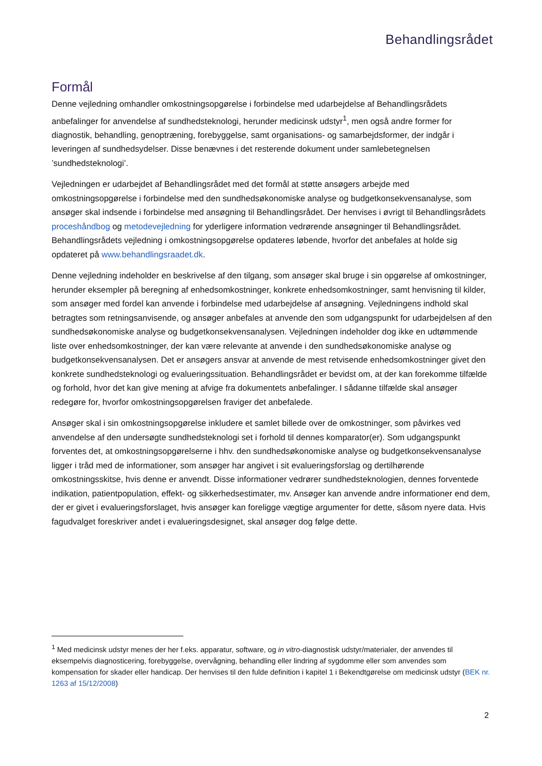Behandlingsrådet
Formål
Denne vejledning omhandler omkostningsopgørelse i forbindelse med udarbejdelse af Behandlingsrådets anbefalinger for anvendelse af sundhedsteknologi, herunder medicinsk udstyr<sup>1</sup>, men også andre former for diagnostik, behandling, genoptræning, forebyggelse, samt organisations- og samarbejdsformer, der indgår i leveringen af sundhedsydelser. Disse benævnes i det resterende dokument under samlebetegnelsen ’sundhedsteknologi’.
Vejledningen er udarbejdet af Behandlingsrådet med det formål at støtte ansøgers arbejde med omkostningsopgørelse i forbindelse med den sundhedsøkonomiske analyse og budgetkonsekvensanalyse, som ansøger skal indsende i forbindelse med ansøgning til Behandlingsrådet. Der henvises i øvrigt til Behandlingsrådets proceshåndbog og metodevejledning for yderligere information vedrørende ansøgninger til Behandlingsrådet. Behandlingsrådets vejledning i omkostningsopgørelse opdateres løbende, hvorfor det anbefales at holde sig opdateret på www.behandlingsraadet.dk.
Denne vejledning indeholder en beskrivelse af den tilgang, som ansøger skal bruge i sin opgørelse af omkostninger, herunder eksempler på beregning af enhedsomkostninger, konkrete enhedsomkostninger, samt henvisning til kilder, som ansøger med fordel kan anvende i forbindelse med udarbejdelse af ansøgning. Vejledningens indhold skal betragtes som retningsanvisende, og ansøger anbefales at anvende den som udgangspunkt for udarbejdelsen af den sundhedsøkonomiske analyse og budgetkonsekvensanalysen. Vejledningen indeholder dog ikke en udtømmende liste over enhedsomkostninger, der kan være relevante at anvende i den sundhedsøkonomiske analyse og budgetkonsekvensanalysen. Det er ansøgers ansvar at anvende de mest retvisende enhedsomkostninger givet den konkrete sundhedsteknologi og evalueringssituation. Behandlingsrådet er bevidst om, at der kan forekomme tilfælde og forhold, hvor det kan give mening at afvige fra dokumentets anbefalinger. I sådanne tilfælde skal ansøger redegøre for, hvorfor omkostningsopgørelsen fraviger det anbefalede.
Ansøger skal i sin omkostningsopgørelse inkludere et samlet billede over de omkostninger, som påvirkes ved anvendelse af den undersøgte sundhedsteknologi set i forhold til dennes komparator(er). Som udgangspunkt forventes det, at omkostningsopgørelserne i hhv. den sundhedsøkonomiske analyse og budgetkonsekvensanalyse ligger i tråd med de informationer, som ansøger har angivet i sit evalueringsforslag og dertilhørende omkostningsskitse, hvis denne er anvendt. Disse informationer vedrører sundhedsteknologien, dennes forventede indikation, patientpopulation, effekt- og sikkerhedsestimater, mv. Ansøger kan anvende andre informationer end dem, der er givet i evalueringsforslaget, hvis ansøger kan foreligge vægtige argumenter for dette, såsom nyere data. Hvis fagudvalget foreskriver andet i evalueringsdesignet, skal ansøger dog følge dette.
<sup>1</sup> Med medicinsk udstyr menes der her f.eks. apparatur, software, og in vitro-diagnostisk udstyr/materialer, der anvendes til eksempelvis diagnosticering, forebyggelse, overvågning, behandling eller lindring af sygdomme eller som anvendes som kompensation for skader eller handicap. Der henvises til den fulde definition i kapitel 1 i Bekendtgørelse om medicinsk udstyr (BEK nr. 1263 af 15/12/2008)
2